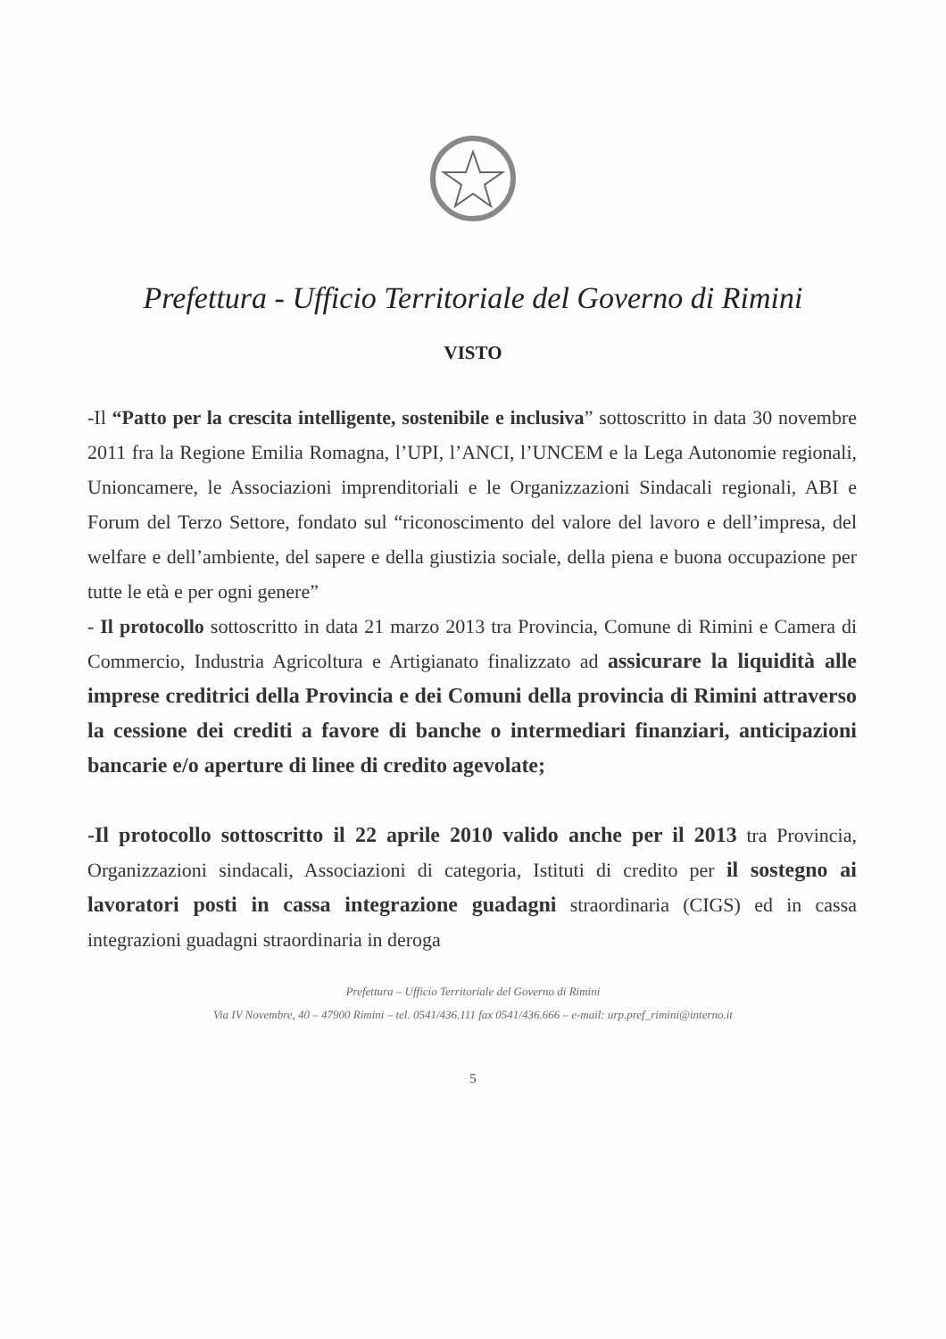Prefettura - Ufficio Territoriale del Governo di Rimini
VISTO
-Il “Patto per la crescita intelligente, sostenibile e inclusiva” sottoscritto in data 30 novembre 2011 fra la Regione Emilia Romagna, l’UPI, l’ANCI, l’UNCEM e la Lega Autonomie regionali, Unioncamere, le Associazioni imprenditoriali e le Organizzazioni Sindacali regionali, ABI e Forum del Terzo Settore, fondato sul “riconoscimento del valore del lavoro e dell’impresa, del welfare e dell’ambiente, del sapere e della giustizia sociale, della piena e buona occupazione per tutte le età e per ogni genere”
- Il protocollo sottoscritto in data 21 marzo 2013 tra Provincia, Comune di Rimini e Camera di Commercio, Industria Agricoltura e Artigianato finalizzato ad assicurare la liquidità alle imprese creditrici della Provincia e dei Comuni della provincia di Rimini attraverso la cessione dei crediti a favore di banche o intermediari finanziari, anticipazioni bancarie e/o aperture di linee di credito agevolate;
-Il protocollo sottoscritto il 22 aprile 2010 valido anche per il 2013 tra Provincia, Organizzazioni sindacali, Associazioni di categoria, Istituti di credito per il sostegno ai lavoratori posti in cassa integrazione guadagni straordinaria (CIGS) ed in cassa integrazioni guadagni straordinaria in deroga
Prefettura – Ufficio Territoriale del Governo di Rimini
Via IV Novembre, 40 – 47900 Rimini – tel. 0541/436.111 fax 0541/436.666 – e-mail: urp.pref_rimini@interno.it
5